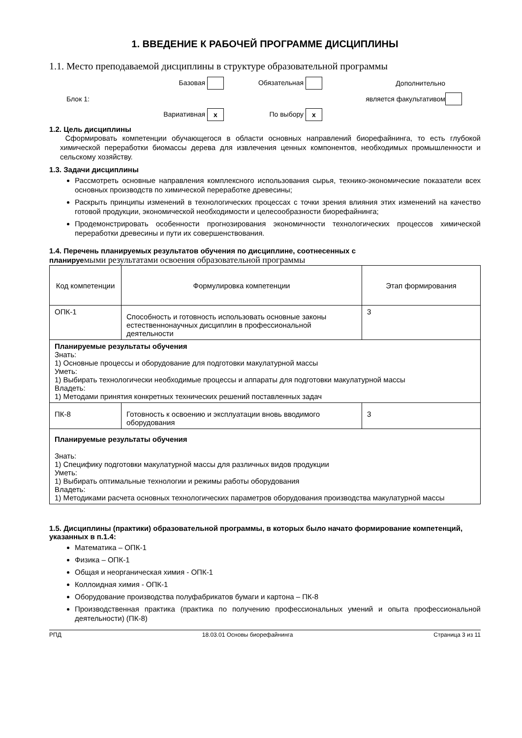1. ВВЕДЕНИЕ К РАБОЧЕЙ ПРОГРАММЕ ДИСЦИПЛИНЫ
1.1. Место преподаваемой дисциплины в структуре образовательной программы
Базовая
Обязательная
Дополнительно
Блок 1:
является факультативом
Вариативная x
По выбору x
1.2. Цель дисциплины
Сформировать компетенции обучающегося в области основных направлений биорефайнинга, то есть глубокой химической переработки биомассы дерева для извлечения ценных компонентов, необходимых промышленности и сельскому хозяйству.
1.3. Задачи дисциплины
Рассмотреть основные направления комплексного использования сырья, технико-экономические показатели всех основных производств по химической переработке древесины;
Раскрыть принципы изменений в технологических процессах с точки зрения влияния этих изменений на качество готовой продукции, экономической необходимости и целесообразности биорефайнинга;
Продемонстрировать особенности прогнозирования экономичности технологических процессов химической переработки древесины и пути их совершенствования.
1.4. Перечень планируемых результатов обучения по дисциплине, соотнесенных с
планируемыми результатами освоения образовательной программы
| Код компетенции | Формулировка компетенции | Этап формирования |
| --- | --- | --- |
| ОПК-1 | Способность и готовность использовать основные законы естественнонаучных дисциплин в профессиональной деятельности | 3 |
| Планируемые результаты обучения Знать: 1) Основные процессы и оборудование для подготовки макулатурной массы Уметь: 1) Выбирать технологически необходимые процессы и аппараты для подготовки макулатурной массы Владеть: 1) Методами принятия конкретных технических решений поставленных задач | | |
| ПК-8 | Готовность к освоению и эксплуатации вновь вводимого оборудования | 3 |
| Планируемые результаты обучения Знать: 1) Специфику подготовки макулатурной массы для различных видов продукции Уметь: 1) Выбирать оптимальные технологии и режимы работы оборудования Владеть: 1) Методиками расчета основных технологических параметров оборудования производства макулатурной массы | | |
1.5. Дисциплины (практики) образовательной программы, в которых было начато формирование компетенций, указанных в п.1.4:
Математика – ОПК-1
Физика – ОПК-1
Общая и неорганическая химия - ОПК-1
Коллоидная химия - ОПК-1
Оборудование производства полуфабрикатов бумаги и картона – ПК-8
Производственная практика (практика по получению профессиональных умений и опыта профессиональной деятельности) (ПК-8)
РПД 18.03.01 Основы биорефайнинга Страница 3 из 11